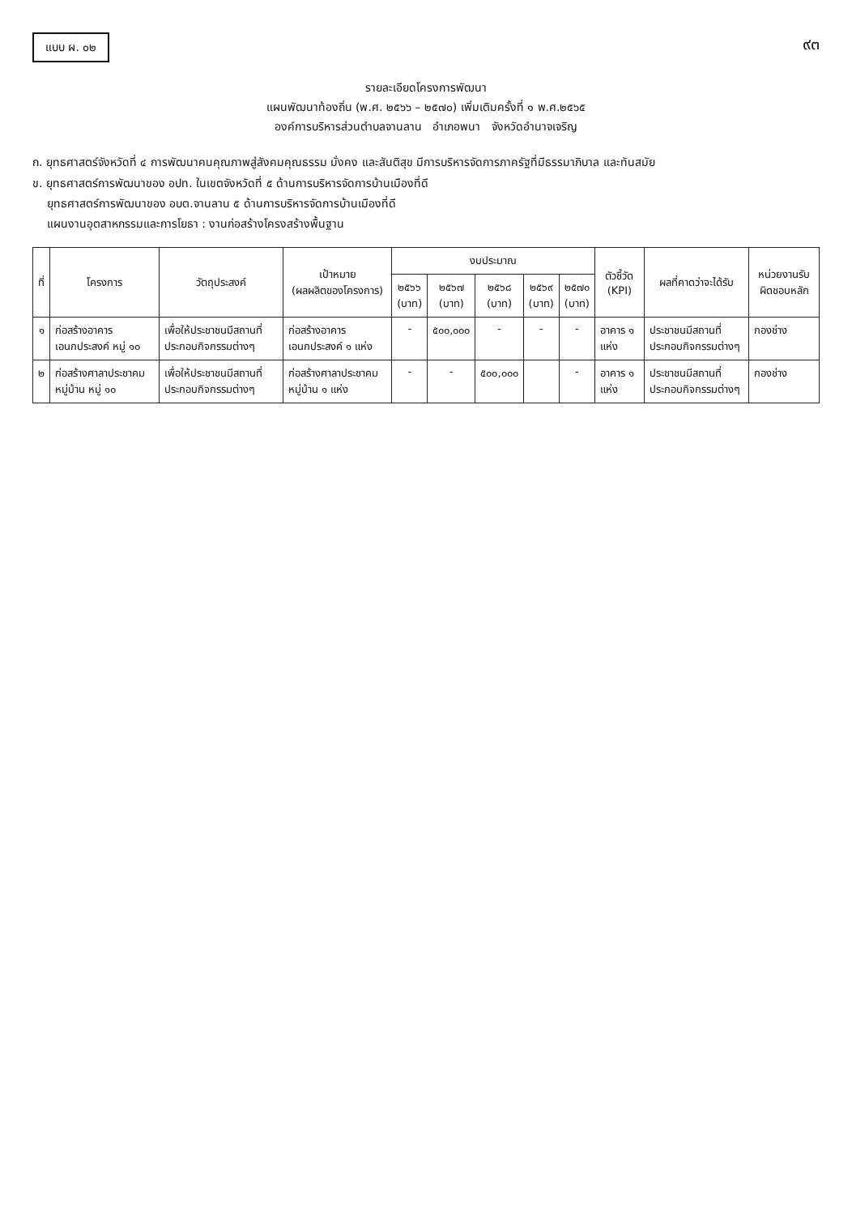แบบ ผ. ๐๒
๙๓
รายละเอียดโครงการพัฒนา
แผนพัฒนาท้องถิ่น (พ.ศ. ๒๕๖๖ – ๒๕๗๐) เพิ่มเติมครั้งที่ ๑ พ.ศ.๒๕๖๕
องค์การบริหารส่วนตำบลจานลาน อำเภอพนา จังหวัดอำนาจเจริญ
ก. ยุทธศาสตร์จังหวัดที่ ๔ การพัฒนาคนคุณภาพสู่สังคมคุณธรรม มั่งคง และสันติสุข มีการบริหารจัดการภาครัฐที่มีธรรมาภิบาล และทันสมัย
ข. ยุทธศาสตร์การพัฒนาของ อปท. ในเขตจังหวัดที่ ๕ ด้านการบริหารจัดการบ้านเมืองที่ดี
ยุทธศาสตร์การพัฒนาของ อบต.จานลาน ๕ ด้านการบริหารจัดการบ้านเมืองที่ดี
แผนงานอุตสาหกรรมและการโยธา : งานก่อสร้างโครงสร้างพื้นฐาน
| ที่ | โครงการ | วัตถุประสงค์ | เป้าหมาย (ผลผลิตของโครงการ) | งบประมาณ | | | | | ตัวชี้วัด (KPI) | ผลที่คาดว่าจะได้รับ | หน่วยงานรับผิดชอบหลัก |
| --- | --- | --- | --- | --- | --- | --- | --- | --- | --- | --- | --- |
| | | | | ๒๕๖๖ (บาท) | ๒๕๖๗ (บาท) | ๒๕๖๘ (บาท) | ๒๕๖๙ (บาท) | ๒๕๗๐ (บาท) | | | |
| ๑ | ก่อสร้างอาคารเอนกประสงค์ หมู่ ๑๐ | เพื่อให้ประชาชนมีสถานที่ประกอบกิจกรรมต่างๆ | ก่อสร้างอาคารเอนกประสงค์ ๑ แห่ง | - | ๕๐๐,๐๐๐ | - | - | - | อาคาร ๑ แห่ง | ประชาชนมีสถานที่ประกอบกิจกรรมต่างๆ | กองช่าง |
| ๒ | ก่อสร้างศาลาประชาคมหมู่บ้าน หมู่ ๑๐ | เพื่อให้ประชาชนมีสถานที่ประกอบกิจกรรมต่างๆ | ก่อสร้างศาลาประชาคมหมู่บ้าน ๑ แห่ง | - | - | ๕๐๐,๐๐๐ | | - | อาคาร ๑ แห่ง | ประชาชนมีสถานที่ประกอบกิจกรรมต่างๆ | กองช่าง |